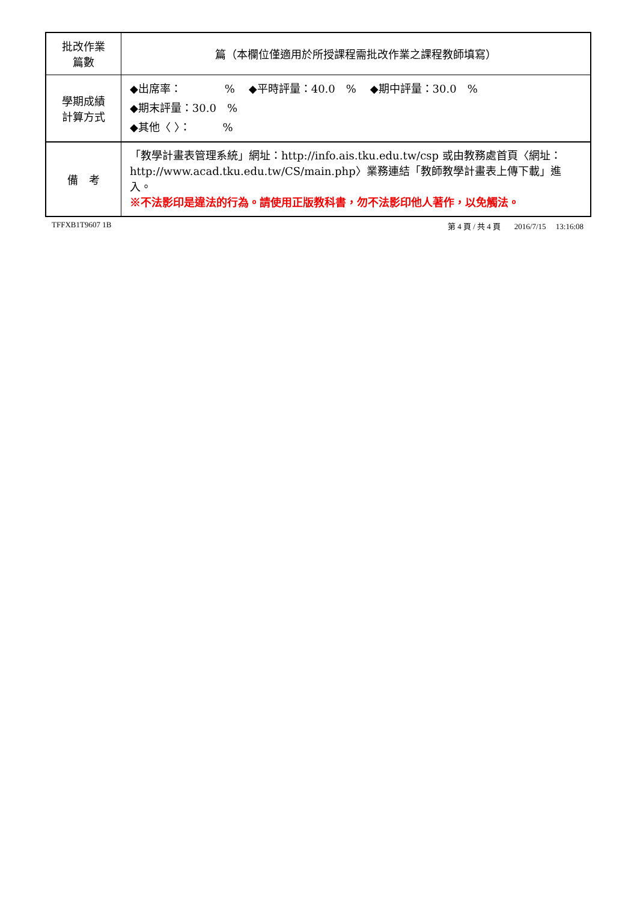| 批改作業 篇數 | 篇（本欄位僅適用於所授課程需批改作業之課程教師填寫） |
| 學期成績 計算方式 | ◆出席率： % ◆平時評量：40.0 % ◆期中評量：30.0 % ◆期末評量：30.0 % ◆其他〈 〉： % |
| 備 考 | 「教學計畫表管理系統」網址： http://info.ais.tku.edu.tw/csp 或由教務處首頁〈網址： http://www.acad.tku.edu.tw/CS/main.php 〉業務連結「教師教學計畫表上傳下載」進入。 ※不法影印是違法的行為。請使用正版教科書，勿不法影印他人著作，以免觸法。 |
TFFXB1T9607 1B 第 4 頁 / 共 4 頁 2016/7/15 13:16:08